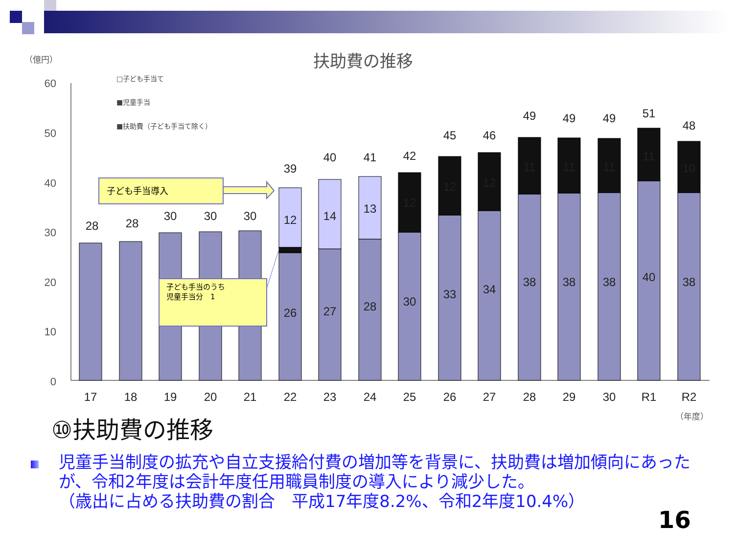扶助費の推移
（億円）
60
50
40
30
20
10
0
□子ども手当て
■児童手当
■扶助費（子ども手当て除く）
28
28
30
30
30
39
40
41
42
45
46
49
49
49
51
48
12
14
13
12
12
12
11
11
11
11
10
26
27
28
30
33
34
38
38
38
40
38
17
18
19
20
21
22
23
24
25
26
27
28
29
30
R1
R2
子ども手当導入
子ども手当のうち
児童手当分　1
（年度）
⑩扶助費の推移
児童手当制度の拡充や自立支援給付費の増加等を背景に、扶助費は増加傾向にあったが、令和2年度は会計年度任用職員制度の導入により減少した。
（歳出に占める扶助費の割合　平成17年度8.2%、令和2年度10.4%）
16